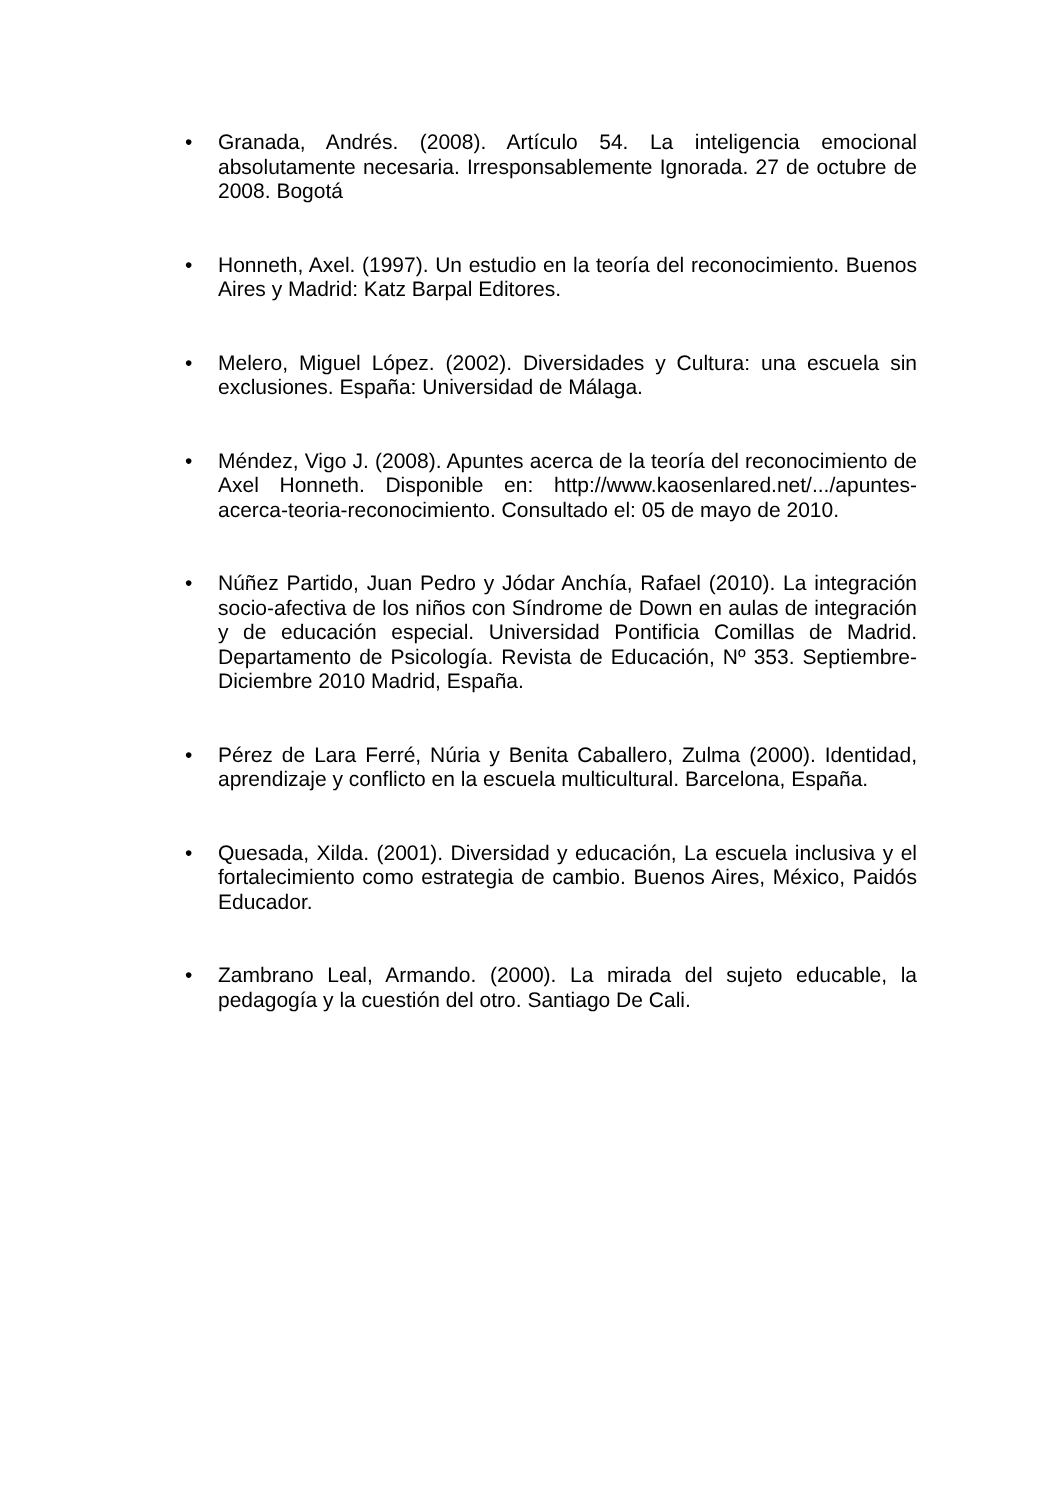• Granada, Andrés. (2008). Artículo 54. La inteligencia emocional absolutamente necesaria. Irresponsablemente Ignorada. 27 de octubre de 2008. Bogotá
• Honneth, Axel. (1997). Un estudio en la teoría del reconocimiento. Buenos Aires y Madrid: Katz Barpal Editores.
• Melero, Miguel López. (2002). Diversidades y Cultura: una escuela sin exclusiones. España: Universidad de Málaga.
• Méndez, Vigo J. (2008). Apuntes acerca de la teoría del reconocimiento de Axel Honneth. Disponible en: http://www.kaosenlared.net/.../apuntes-acerca-teoria-reconocimiento. Consultado el: 05 de mayo de 2010.
• Núñez Partido, Juan Pedro y Jódar Anchía, Rafael (2010). La integración socio-afectiva de los niños con Síndrome de Down en aulas de integración y de educación especial. Universidad Pontificia Comillas de Madrid. Departamento de Psicología. Revista de Educación, Nº 353. Septiembre-Diciembre 2010 Madrid, España.
• Pérez de Lara Ferré, Núria y Benita Caballero, Zulma (2000). Identidad, aprendizaje y conflicto en la escuela multicultural. Barcelona, España.
• Quesada, Xilda. (2001). Diversidad y educación, La escuela inclusiva y el fortalecimiento como estrategia de cambio. Buenos Aires, México, Paidós Educador.
• Zambrano Leal, Armando. (2000). La mirada del sujeto educable, la pedagogía y la cuestión del otro. Santiago De Cali.